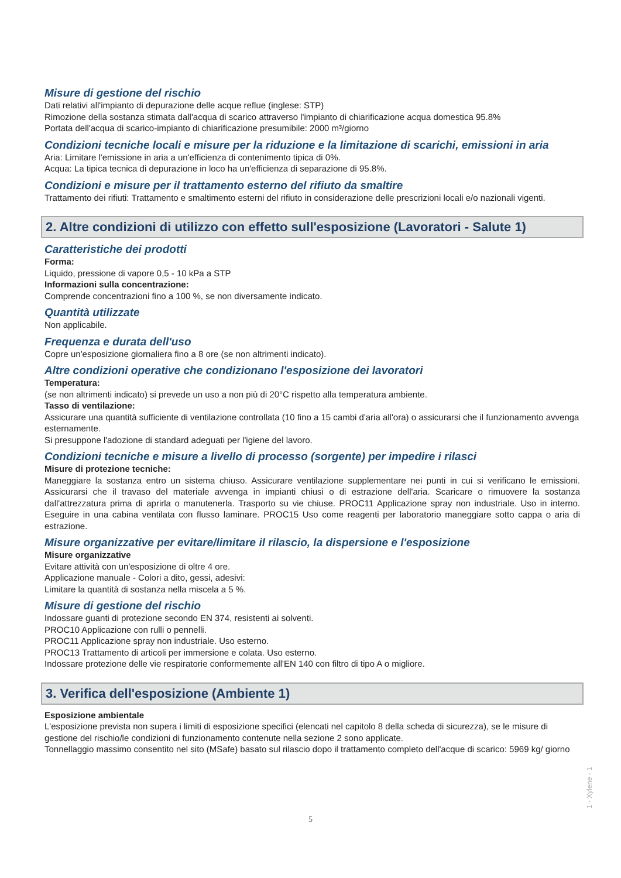Misure di gestione del rischio
Dati relativi all'impianto di depurazione delle acque reflue (inglese: STP)
Rimozione della sostanza stimata dall'acqua di scarico attraverso l'impianto di chiarificazione acqua domestica 95.8%
Portata dell'acqua di scarico-impianto di chiarificazione presumibile: 2000 m³/giorno
Condizioni tecniche locali e misure per la riduzione e la limitazione di scarichi, emissioni in aria
Aria: Limitare l'emissione in aria a un'efficienza di contenimento tipica di 0%.
Acqua: La tipica tecnica di depurazione in loco ha un'efficienza di separazione di 95.8%.
Condizioni e misure per il trattamento esterno del rifiuto da smaltire
Trattamento dei rifiuti: Trattamento e smaltimento esterni del rifiuto in considerazione delle prescrizioni locali e/o nazionali vigenti.
2. Altre condizioni di utilizzo con effetto sull'esposizione (Lavoratori - Salute 1)
Caratteristiche dei prodotti
Forma:
Liquido, pressione di vapore 0,5 - 10 kPa a STP
Informazioni sulla concentrazione:
Comprende concentrazioni fino a 100 %, se non diversamente indicato.
Quantità utilizzate
Non applicabile.
Frequenza e durata dell'uso
Copre un'esposizione giornaliera fino a 8 ore (se non altrimenti indicato).
Altre condizioni operative che condizionano l'esposizione dei lavoratori
Temperatura:
(se non altrimenti indicato) si prevede un uso a non più di 20°C rispetto alla temperatura ambiente.
Tasso di ventilazione:
Assicurare una quantità sufficiente di ventilazione controllata (10 fino a 15 cambi d'aria all'ora) o assicurarsi che il funzionamento avvenga esternamente.
Si presuppone l'adozione di standard adeguati per l'igiene del lavoro.
Condizioni tecniche e misure a livello di processo (sorgente) per impedire i rilasci
Misure di protezione tecniche:
Maneggiare la sostanza entro un sistema chiuso. Assicurare ventilazione supplementare nei punti in cui si verificano le emissioni. Assicurarsi che il travaso del materiale avvenga in impianti chiusi o di estrazione dell'aria. Scaricare o rimuovere la sostanza dall'attrezzatura prima di aprirla o manutenerla. Trasporto su vie chiuse. PROC11 Applicazione spray non industriale. Uso in interno. Eseguire in una cabina ventilata con flusso laminare. PROC15 Uso come reagenti per laboratorio maneggiare sotto cappa o aria di estrazione.
Misure organizzative per evitare/limitare il rilascio, la dispersione e l'esposizione
Misure organizzative
Evitare attività con un'esposizione di oltre 4 ore.
Applicazione manuale - Colori a dito, gessi, adesivi:
Limitare la quantità di sostanza nella miscela a 5 %.
Misure di gestione del rischio
Indossare guanti di protezione secondo EN 374, resistenti ai solventi.
PROC10 Applicazione con rulli o pennelli.
PROC11 Applicazione spray non industriale. Uso esterno.
PROC13 Trattamento di articoli per immersione e colata. Uso esterno.
Indossare protezione delle vie respiratorie conformemente all'EN 140 con filtro di tipo A o migliore.
3. Verifica dell'esposizione (Ambiente 1)
Esposizione ambientale
L'esposizione prevista non supera i limiti di esposizione specifici (elencati nel capitolo 8 della scheda di sicurezza), se le misure di gestione del rischio/le condizioni di funzionamento contenute nella sezione 2 sono applicate.
Tonnellaggio massimo consentito nel sito (MSafe) basato sul rilascio dopo il trattamento completo dell'acque di scarico: 5969 kg/ giorno
1 - Xylene - 1
5